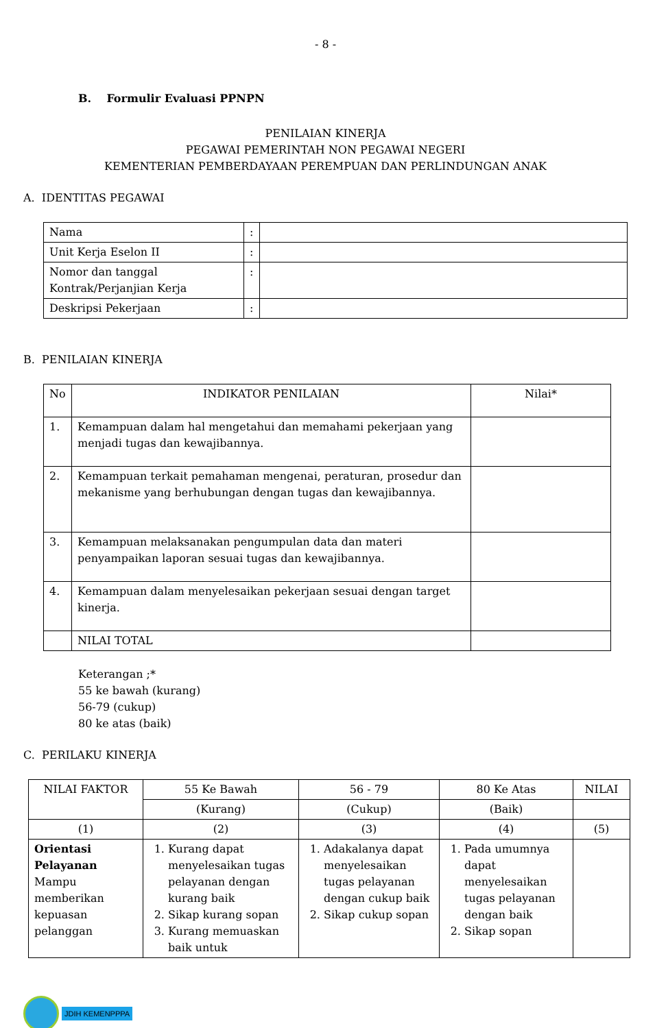- 8 -
B. Formulir Evaluasi PPNPN
PENILAIAN KINERJA
PEGAWAI PEMERINTAH NON PEGAWAI NEGERI
KEMENTERIAN PEMBERDAYAAN PEREMPUAN DAN PERLINDUNGAN ANAK
A. IDENTITAS PEGAWAI
| Nama | : | |
| Unit Kerja Eselon II | : | |
| Nomor dan tanggal Kontrak/Perjanjian Kerja | : | |
| Deskripsi Pekerjaan | : | |
B. PENILAIAN KINERJA
| No | INDIKATOR PENILAIAN | Nilai* |
| --- | --- | --- |
| 1. | Kemampuan dalam hal mengetahui dan memahami pekerjaan yang menjadi tugas dan kewajibannya. | |
| 2. | Kemampuan terkait pemahaman mengenai, peraturan, prosedur dan mekanisme yang berhubungan dengan tugas dan kewajibannya. | |
| 3. | Kemampuan melaksanakan pengumpulan data dan materi penyampaikan laporan sesuai tugas dan kewajibannya. | |
| 4. | Kemampuan dalam menyelesaikan pekerjaan sesuai dengan target kinerja. | |
| | NILAI TOTAL | |
Keterangan ;*
55 ke bawah (kurang)
56-79 (cukup)
80 ke atas (baik)
C. PERILAKU KINERJA
| NILAI FAKTOR | 55 Ke Bawah | 56 - 79 | 80 Ke Atas | NILAI |
| | (Kurang) | (Cukup) | (Baik) | |
| (1) | (2) | (3) | (4) | (5) |
| Orientasi Pelayanan Mampu memberikan kepuasan pelanggan | 1. Kurang dapat menyelesaikan tugas pelayanan dengan kurang baik 2. Sikap kurang sopan 3. Kurang memuaskan baik untuk | 1. Adakalanya dapat menyelesaikan tugas pelayanan dengan cukup baik 2. Sikap cukup sopan | 1. Pada umumnya dapat menyelesaikan tugas pelayanan dengan baik 2. Sikap sopan | |
JDIH KEMENPPPA